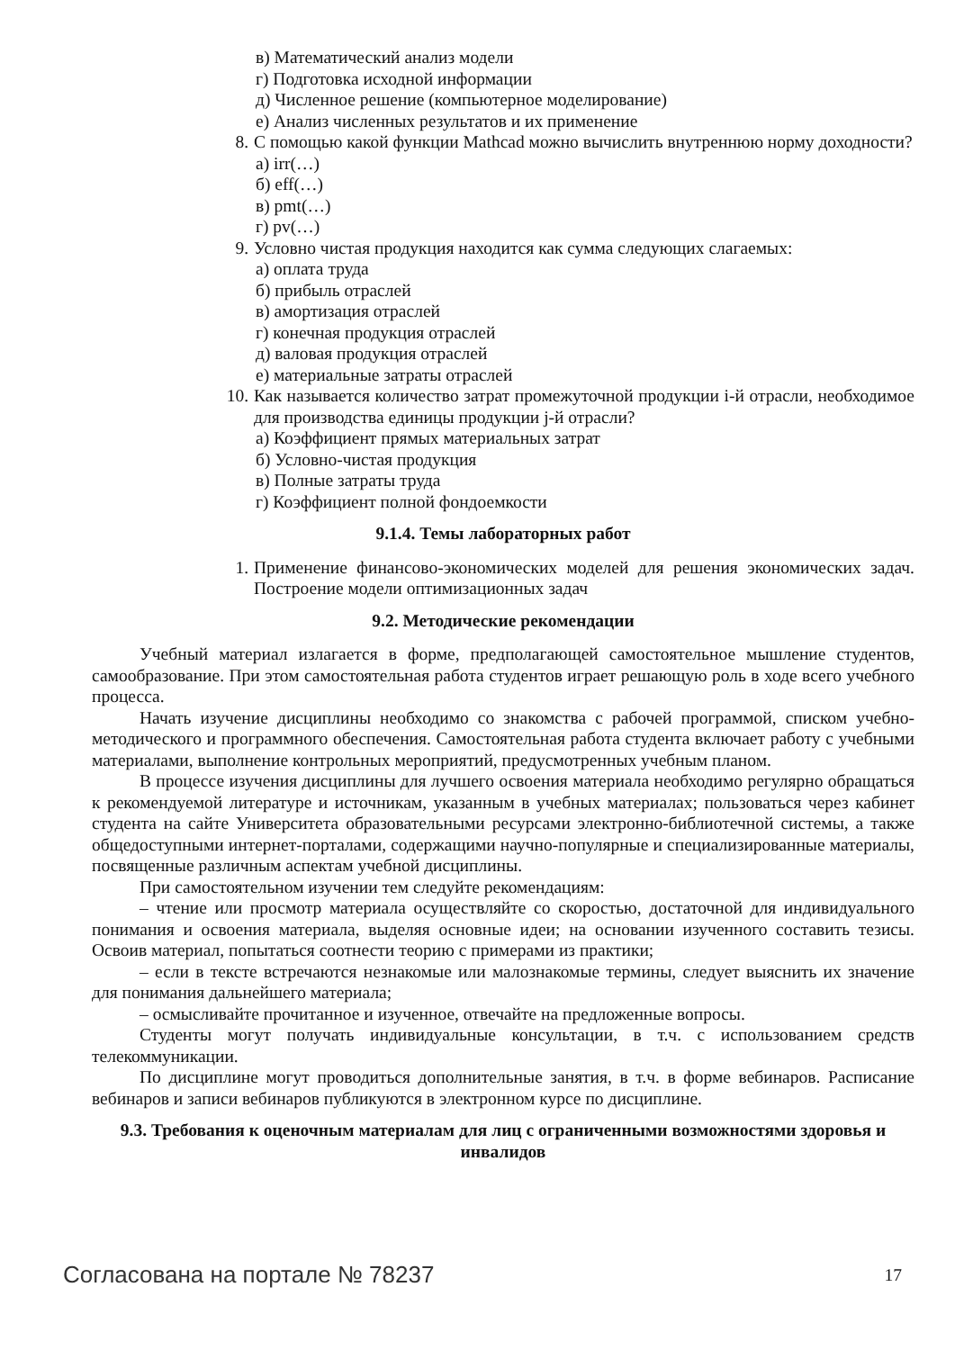в) Математический анализ модели
г) Подготовка исходной информации
д) Численное решение (компьютерное моделирование)
е) Анализ численных результатов и их применение
8. С помощью какой функции Mathcad можно вычислить внутреннюю норму доходности?
а) irr(…)
б) eff(…)
в) pmt(…)
г) pv(…)
9. Условно чистая продукция находится как сумма следующих слагаемых:
а) оплата труда
б) прибыль отраслей
в) амортизация отраслей
г) конечная продукция отраслей
д) валовая продукция отраслей
е) материальные затраты отраслей
10. Как называется количество затрат промежуточной продукции i-й отрасли, необходимое для производства единицы продукции j-й отрасли?
а) Коэффициент прямых материальных затрат
б) Условно-чистая продукция
в) Полные затраты труда
г) Коэффициент полной фондоемкости
9.1.4. Темы лабораторных работ
1. Применение финансово-экономических моделей для решения экономических задач. Построение модели оптимизационных задач
9.2. Методические рекомендации
Учебный материал излагается в форме, предполагающей самостоятельное мышление студентов, самообразование. При этом самостоятельная работа студентов играет решающую роль в ходе всего учебного процесса.
Начать изучение дисциплины необходимо со знакомства с рабочей программой, списком учебно-методического и программного обеспечения. Самостоятельная работа студента включает работу с учебными материалами, выполнение контрольных мероприятий, предусмотренных учебным планом.
В процессе изучения дисциплины для лучшего освоения материала необходимо регулярно обращаться к рекомендуемой литературе и источникам, указанным в учебных материалах; пользоваться через кабинет студента на сайте Университета образовательными ресурсами электронно-библиотечной системы, а также общедоступными интернет-порталами, содержащими научно-популярные и специализированные материалы, посвященные различным аспектам учебной дисциплины.
При самостоятельном изучении тем следуйте рекомендациям:
– чтение или просмотр материала осуществляйте со скоростью, достаточной для индивидуального понимания и освоения материала, выделяя основные идеи; на основании изученного составить тезисы. Освоив материал, попытаться соотнести теорию с примерами из практики;
– если в тексте встречаются незнакомые или малознакомые термины, следует выяснить их значение для понимания дальнейшего материала;
– осмысливайте прочитанное и изученное, отвечайте на предложенные вопросы.
Студенты могут получать индивидуальные консультации, в т.ч. с использованием средств телекоммуникации.
По дисциплине могут проводиться дополнительные занятия, в т.ч. в форме вебинаров. Расписание вебинаров и записи вебинаров публикуются в электронном курсе по дисциплине.
9.3. Требования к оценочным материалам для лиц с ограниченными возможностями здоровья и инвалидов
Согласована на портале № 78237 17